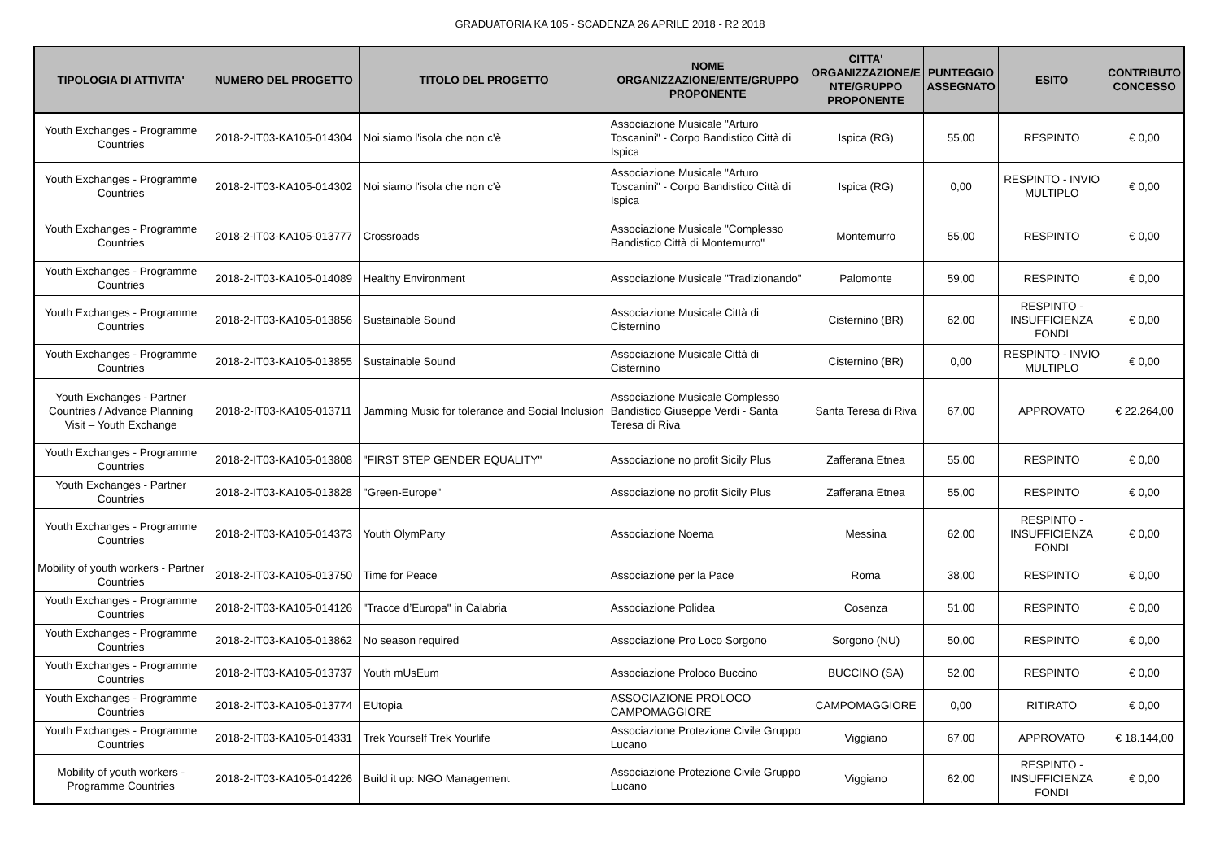GRADUATORIA KA 105 - SCADENZA 26 APRILE 2018 - R2 2018
| TIPOLOGIA DI ATTIVITA' | NUMERO DEL PROGETTO | TITOLO DEL PROGETTO | NOME ORGANIZZAZIONE/ENTE/GRUPPO PROPONENTE | CITTA' ORGANIZZAZIONE/E NTE/GRUPPO PROPONENTE | PUNTEGGIO ASSEGNATO | ESITO | CONTRIBUTO CONCESSO |
| --- | --- | --- | --- | --- | --- | --- | --- |
| Youth Exchanges - Programme Countries | 2018-2-IT03-KA105-014304 | Noi siamo l'isola che non c'è | Associazione Musicale "Arturo Toscanini" - Corpo Bandistico Città di Ispica | Ispica (RG) | 55,00 | RESPINTO | € 0,00 |
| Youth Exchanges - Programme Countries | 2018-2-IT03-KA105-014302 | Noi siamo l'isola che non c'è | Associazione Musicale "Arturo Toscanini" - Corpo Bandistico Città di Ispica | Ispica (RG) | 0,00 | RESPINTO - INVIO MULTIPLO | € 0,00 |
| Youth Exchanges - Programme Countries | 2018-2-IT03-KA105-013777 | Crossroads | Associazione Musicale "Complesso Bandistico Città di Montemurro" | Montemurro | 55,00 | RESPINTO | € 0,00 |
| Youth Exchanges - Programme Countries | 2018-2-IT03-KA105-014089 | Healthy Environment | Associazione Musicale "Tradizionando" | Palomonte | 59,00 | RESPINTO | € 0,00 |
| Youth Exchanges - Programme Countries | 2018-2-IT03-KA105-013856 | Sustainable Sound | Associazione Musicale Città di Cisternino | Cisternino (BR) | 62,00 | RESPINTO - INSUFFICIENZA FONDI | € 0,00 |
| Youth Exchanges - Programme Countries | 2018-2-IT03-KA105-013855 | Sustainable Sound | Associazione Musicale Città di Cisternino | Cisternino (BR) | 0,00 | RESPINTO - INVIO MULTIPLO | € 0,00 |
| Youth Exchanges - Partner Countries / Advance Planning Visit – Youth Exchange | 2018-2-IT03-KA105-013711 | Jamming Music for tolerance and Social Inclusion | Associazione Musicale Complesso Bandistico Giuseppe Verdi - Santa Teresa di Riva | Santa Teresa di Riva | 67,00 | APPROVATO | € 22.264,00 |
| Youth Exchanges - Programme Countries | 2018-2-IT03-KA105-013808 | ''FIRST STEP GENDER EQUALITY'' | Associazione no profit Sicily Plus | Zafferana Etnea | 55,00 | RESPINTO | € 0,00 |
| Youth Exchanges - Partner Countries | 2018-2-IT03-KA105-013828 | ''Green-Europe'' | Associazione no profit Sicily Plus | Zafferana Etnea | 55,00 | RESPINTO | € 0,00 |
| Youth Exchanges - Programme Countries | 2018-2-IT03-KA105-014373 | Youth OlymParty | Associazione Noema | Messina | 62,00 | RESPINTO - INSUFFICIENZA FONDI | € 0,00 |
| Mobility of youth workers - Partner Countries | 2018-2-IT03-KA105-013750 | Time for Peace | Associazione per la Pace | Roma | 38,00 | RESPINTO | € 0,00 |
| Youth Exchanges - Programme Countries | 2018-2-IT03-KA105-014126 | "Tracce d’Europa" in Calabria | Associazione Polidea | Cosenza | 51,00 | RESPINTO | € 0,00 |
| Youth Exchanges - Programme Countries | 2018-2-IT03-KA105-013862 | No season required | Associazione Pro Loco Sorgono | Sorgono (NU) | 50,00 | RESPINTO | € 0,00 |
| Youth Exchanges - Programme Countries | 2018-2-IT03-KA105-013737 | Youth mUsEum | Associazione Proloco Buccino | BUCCINO (SA) | 52,00 | RESPINTO | € 0,00 |
| Youth Exchanges - Programme Countries | 2018-2-IT03-KA105-013774 | EUtopia | ASSOCIAZIONE PROLOCO CAMPOMAGGIORE | CAMPOMAGGIORE | 0,00 | RITIRATO | € 0,00 |
| Youth Exchanges - Programme Countries | 2018-2-IT03-KA105-014331 | Trek Yourself Trek Yourlife | Associazione Protezione Civile Gruppo Lucano | Viggiano | 67,00 | APPROVATO | € 18.144,00 |
| Mobility of youth workers - Programme Countries | 2018-2-IT03-KA105-014226 | Build it up: NGO Management | Associazione Protezione Civile Gruppo Lucano | Viggiano | 62,00 | RESPINTO - INSUFFICIENZA FONDI | € 0,00 |